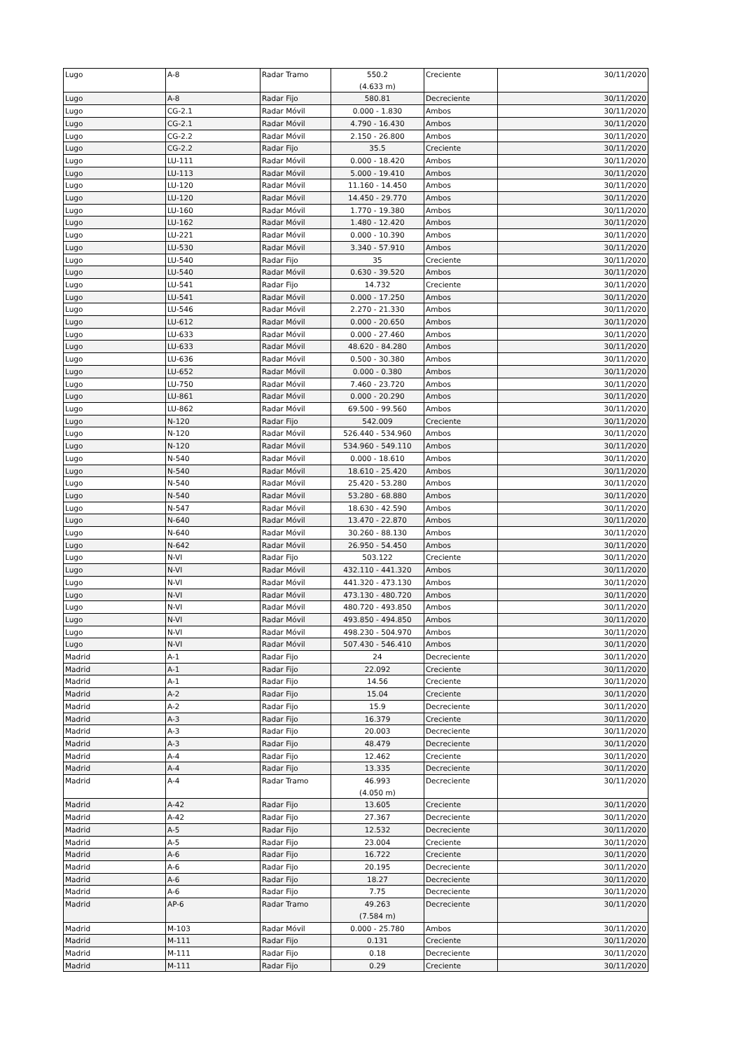| Lugo | A-8 | Radar Tramo | 550.2 (4.633 m) | Creciente | 30/11/2020 |
| Lugo | A-8 | Radar Fijo | 580.81 | Decreciente | 30/11/2020 |
| Lugo | CG-2.1 | Radar Móvil | 0.000 - 1.830 | Ambos | 30/11/2020 |
| Lugo | CG-2.1 | Radar Móvil | 4.790 - 16.430 | Ambos | 30/11/2020 |
| Lugo | CG-2.2 | Radar Móvil | 2.150 - 26.800 | Ambos | 30/11/2020 |
| Lugo | CG-2.2 | Radar Fijo | 35.5 | Creciente | 30/11/2020 |
| Lugo | LU-111 | Radar Móvil | 0.000 - 18.420 | Ambos | 30/11/2020 |
| Lugo | LU-113 | Radar Móvil | 5.000 - 19.410 | Ambos | 30/11/2020 |
| Lugo | LU-120 | Radar Móvil | 11.160 - 14.450 | Ambos | 30/11/2020 |
| Lugo | LU-120 | Radar Móvil | 14.450 - 29.770 | Ambos | 30/11/2020 |
| Lugo | LU-160 | Radar Móvil | 1.770 - 19.380 | Ambos | 30/11/2020 |
| Lugo | LU-162 | Radar Móvil | 1.480 - 12.420 | Ambos | 30/11/2020 |
| Lugo | LU-221 | Radar Móvil | 0.000 - 10.390 | Ambos | 30/11/2020 |
| Lugo | LU-530 | Radar Móvil | 3.340 - 57.910 | Ambos | 30/11/2020 |
| Lugo | LU-540 | Radar Fijo | 35 | Creciente | 30/11/2020 |
| Lugo | LU-540 | Radar Móvil | 0.630 - 39.520 | Ambos | 30/11/2020 |
| Lugo | LU-541 | Radar Fijo | 14.732 | Creciente | 30/11/2020 |
| Lugo | LU-541 | Radar Móvil | 0.000 - 17.250 | Ambos | 30/11/2020 |
| Lugo | LU-546 | Radar Móvil | 2.270 - 21.330 | Ambos | 30/11/2020 |
| Lugo | LU-612 | Radar Móvil | 0.000 - 20.650 | Ambos | 30/11/2020 |
| Lugo | LU-633 | Radar Móvil | 0.000 - 27.460 | Ambos | 30/11/2020 |
| Lugo | LU-633 | Radar Móvil | 48.620 - 84.280 | Ambos | 30/11/2020 |
| Lugo | LU-636 | Radar Móvil | 0.500 - 30.380 | Ambos | 30/11/2020 |
| Lugo | LU-652 | Radar Móvil | 0.000 - 0.380 | Ambos | 30/11/2020 |
| Lugo | LU-750 | Radar Móvil | 7.460 - 23.720 | Ambos | 30/11/2020 |
| Lugo | LU-861 | Radar Móvil | 0.000 - 20.290 | Ambos | 30/11/2020 |
| Lugo | LU-862 | Radar Móvil | 69.500 - 99.560 | Ambos | 30/11/2020 |
| Lugo | N-120 | Radar Fijo | 542.009 | Creciente | 30/11/2020 |
| Lugo | N-120 | Radar Móvil | 526.440 - 534.960 | Ambos | 30/11/2020 |
| Lugo | N-120 | Radar Móvil | 534.960 - 549.110 | Ambos | 30/11/2020 |
| Lugo | N-540 | Radar Móvil | 0.000 - 18.610 | Ambos | 30/11/2020 |
| Lugo | N-540 | Radar Móvil | 18.610 - 25.420 | Ambos | 30/11/2020 |
| Lugo | N-540 | Radar Móvil | 25.420 - 53.280 | Ambos | 30/11/2020 |
| Lugo | N-540 | Radar Móvil | 53.280 - 68.880 | Ambos | 30/11/2020 |
| Lugo | N-547 | Radar Móvil | 18.630 - 42.590 | Ambos | 30/11/2020 |
| Lugo | N-640 | Radar Móvil | 13.470 - 22.870 | Ambos | 30/11/2020 |
| Lugo | N-640 | Radar Móvil | 30.260 - 88.130 | Ambos | 30/11/2020 |
| Lugo | N-642 | Radar Móvil | 26.950 - 54.450 | Ambos | 30/11/2020 |
| Lugo | N-VI | Radar Fijo | 503.122 | Creciente | 30/11/2020 |
| Lugo | N-VI | Radar Móvil | 432.110 - 441.320 | Ambos | 30/11/2020 |
| Lugo | N-VI | Radar Móvil | 441.320 - 473.130 | Ambos | 30/11/2020 |
| Lugo | N-VI | Radar Móvil | 473.130 - 480.720 | Ambos | 30/11/2020 |
| Lugo | N-VI | Radar Móvil | 480.720 - 493.850 | Ambos | 30/11/2020 |
| Lugo | N-VI | Radar Móvil | 493.850 - 494.850 | Ambos | 30/11/2020 |
| Lugo | N-VI | Radar Móvil | 498.230 - 504.970 | Ambos | 30/11/2020 |
| Lugo | N-VI | Radar Móvil | 507.430 - 546.410 | Ambos | 30/11/2020 |
| Madrid | A-1 | Radar Fijo | 24 | Decreciente | 30/11/2020 |
| Madrid | A-1 | Radar Fijo | 22.092 | Creciente | 30/11/2020 |
| Madrid | A-1 | Radar Fijo | 14.56 | Creciente | 30/11/2020 |
| Madrid | A-2 | Radar Fijo | 15.04 | Creciente | 30/11/2020 |
| Madrid | A-2 | Radar Fijo | 15.9 | Decreciente | 30/11/2020 |
| Madrid | A-3 | Radar Fijo | 16.379 | Creciente | 30/11/2020 |
| Madrid | A-3 | Radar Fijo | 20.003 | Decreciente | 30/11/2020 |
| Madrid | A-3 | Radar Fijo | 48.479 | Decreciente | 30/11/2020 |
| Madrid | A-4 | Radar Fijo | 12.462 | Creciente | 30/11/2020 |
| Madrid | A-4 | Radar Fijo | 13.335 | Decreciente | 30/11/2020 |
| Madrid | A-4 | Radar Tramo | 46.993 (4.050 m) | Decreciente | 30/11/2020 |
| Madrid | A-42 | Radar Fijo | 13.605 | Creciente | 30/11/2020 |
| Madrid | A-42 | Radar Fijo | 27.367 | Decreciente | 30/11/2020 |
| Madrid | A-5 | Radar Fijo | 12.532 | Decreciente | 30/11/2020 |
| Madrid | A-5 | Radar Fijo | 23.004 | Creciente | 30/11/2020 |
| Madrid | A-6 | Radar Fijo | 16.722 | Creciente | 30/11/2020 |
| Madrid | A-6 | Radar Fijo | 20.195 | Decreciente | 30/11/2020 |
| Madrid | A-6 | Radar Fijo | 18.27 | Decreciente | 30/11/2020 |
| Madrid | A-6 | Radar Fijo | 7.75 | Decreciente | 30/11/2020 |
| Madrid | AP-6 | Radar Tramo | 49.263 (7.584 m) | Decreciente | 30/11/2020 |
| Madrid | M-103 | Radar Móvil | 0.000 - 25.780 | Ambos | 30/11/2020 |
| Madrid | M-111 | Radar Fijo | 0.131 | Creciente | 30/11/2020 |
| Madrid | M-111 | Radar Fijo | 0.18 | Decreciente | 30/11/2020 |
| Madrid | M-111 | Radar Fijo | 0.29 | Creciente | 30/11/2020 |